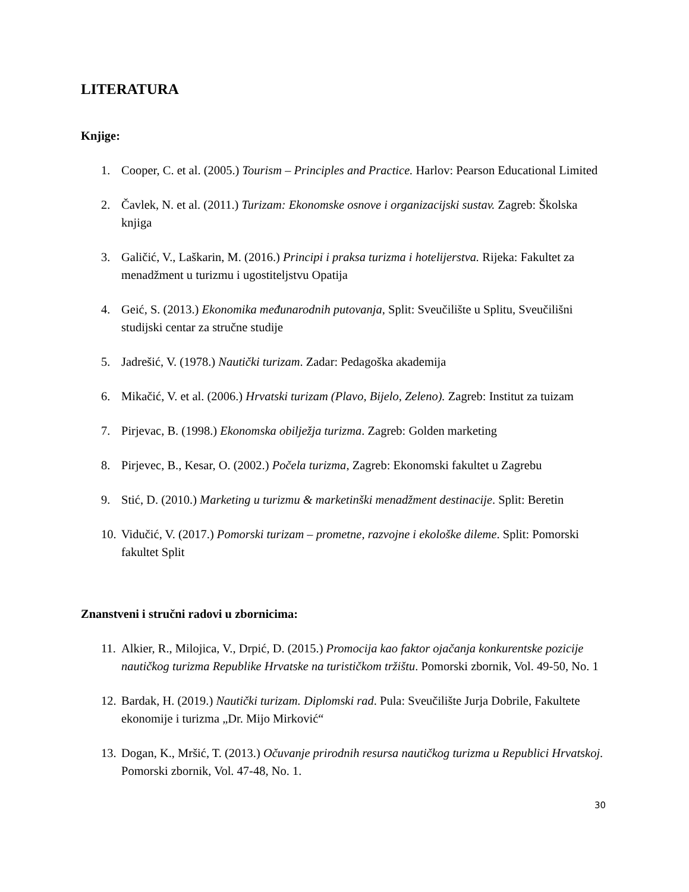LITERATURA
Knjige:
1. Cooper, C. et al. (2005.) Tourism – Principles and Practice. Harlov: Pearson Educational Limited
2. Čavlek, N. et al. (2011.) Turizam: Ekonomske osnove i organizacijski sustav. Zagreb: Školska knjiga
3. Galičić, V., Laškarin, M. (2016.) Principi i praksa turizma i hotelijerstva. Rijeka: Fakultet za menadžment u turizmu i ugostiteljstvu Opatija
4. Geić, S. (2013.) Ekonomika međunarodnih putovanja, Split: Sveučilište u Splitu, Sveučilišni studijski centar za stručne studije
5. Jadrešić, V. (1978.) Nautički turizam. Zadar: Pedagoška akademija
6. Mikačić, V. et al. (2006.) Hrvatski turizam (Plavo, Bijelo, Zeleno). Zagreb: Institut za tuizam
7. Pirjevac, B. (1998.) Ekonomska obilježja turizma. Zagreb: Golden marketing
8. Pirjevec, B., Kesar, O. (2002.) Počela turizma, Zagreb: Ekonomski fakultet u Zagrebu
9. Stić, D. (2010.) Marketing u turizmu & marketinški menadžment destinacije. Split: Beretin
10. Vidučić, V. (2017.) Pomorski turizam – prometne, razvojne i ekološke dileme. Split: Pomorski fakultet Split
Znanstveni i stručni radovi u zbornicima:
11. Alkier, R., Milojica, V., Drpić, D. (2015.) Promocija kao faktor ojačanja konkurentske pozicije nautičkog turizma Republike Hrvatske na turističkom tržištu. Pomorski zbornik, Vol. 49-50, No. 1
12. Bardak, H. (2019.) Nautički turizam. Diplomski rad. Pula: Sveučilište Jurja Dobrile, Fakultete ekonomije i turizma „Dr. Mijo Mirković“
13. Dogan, K., Mršić, T. (2013.) Očuvanje prirodnih resursa nautičkog turizma u Republici Hrvatskoj. Pomorski zbornik, Vol. 47-48, No. 1.
30